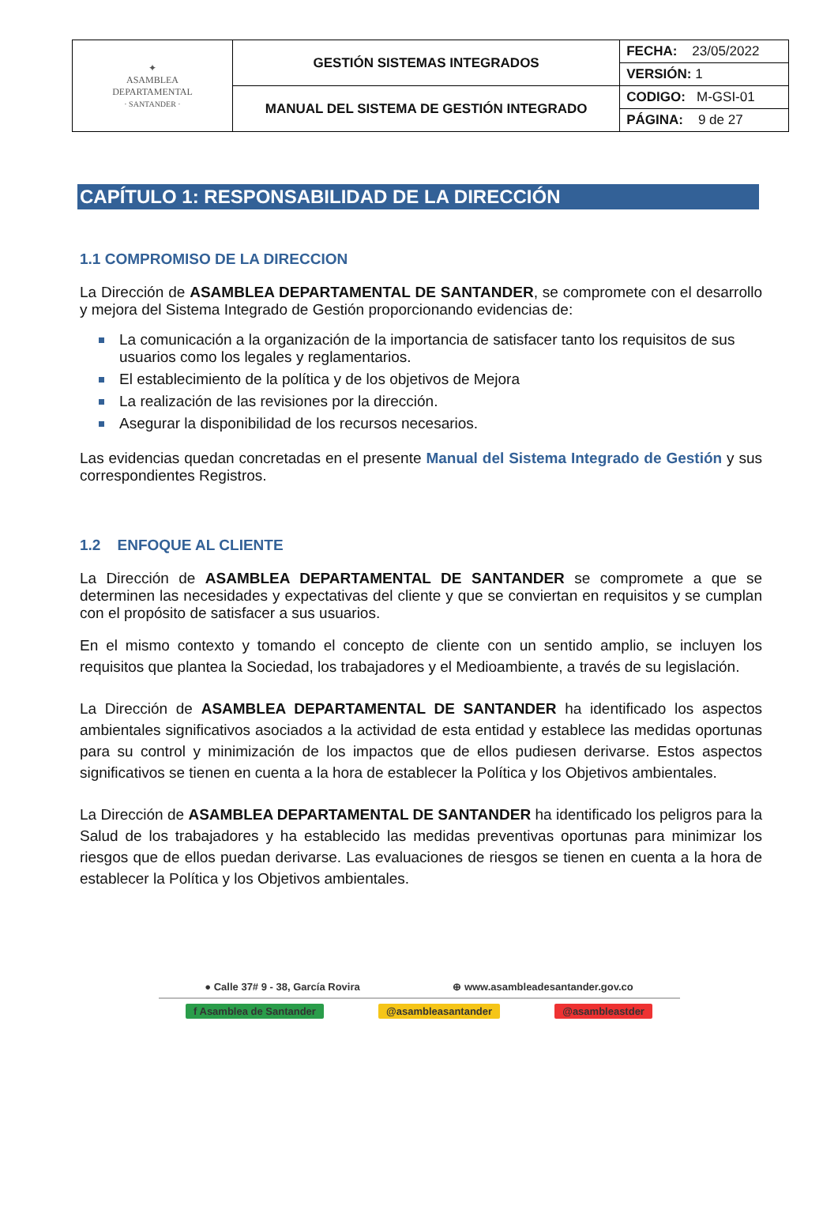| ✦ ASAMBLEA DEPARTAMENTAL · SANTANDER · | GESTIÓN SISTEMAS INTEGRADOS | FECHA: 23/05/2022 |
| | | VERSIÓN: 1 |
| | MANUAL DEL SISTEMA DE GESTIÓN INTEGRADO | CODIGO: M-GSI-01 |
| | | PÁGINA: 9 de 27 |
CAPÍTULO 1: RESPONSABILIDAD DE LA DIRECCIÓN
1.1 COMPROMISO DE LA DIRECCION
La Dirección de ASAMBLEA DEPARTAMENTAL DE SANTANDER, se compromete con el desarrollo y mejora del Sistema Integrado de Gestión proporcionando evidencias de:
La comunicación a la organización de la importancia de satisfacer tanto los requisitos de sus usuarios como los legales y reglamentarios.
El establecimiento de la política y de los objetivos de Mejora
La realización de las revisiones por la dirección.
Asegurar la disponibilidad de los recursos necesarios.
Las evidencias quedan concretadas en el presente Manual del Sistema Integrado de Gestión y sus correspondientes Registros.
1.2 ENFOQUE AL CLIENTE
La Dirección de ASAMBLEA DEPARTAMENTAL DE SANTANDER se compromete a que se determinen las necesidades y expectativas del cliente y que se conviertan en requisitos y se cumplan con el propósito de satisfacer a sus usuarios.
En el mismo contexto y tomando el concepto de cliente con un sentido amplio, se incluyen los requisitos que plantea la Sociedad, los trabajadores y el Medioambiente, a través de su legislación.
La Dirección de ASAMBLEA DEPARTAMENTAL DE SANTANDER ha identificado los aspectos ambientales significativos asociados a la actividad de esta entidad y establece las medidas oportunas para su control y minimización de los impactos que de ellos pudiesen derivarse. Estos aspectos significativos se tienen en cuenta a la hora de establecer la Política y los Objetivos ambientales.
La Dirección de ASAMBLEA DEPARTAMENTAL DE SANTANDER ha identificado los peligros para la Salud de los trabajadores y ha establecido las medidas preventivas oportunas para minimizar los riesgos que de ellos puedan derivarse. Las evaluaciones de riesgos se tienen en cuenta a la hora de establecer la Política y los Objetivos ambientales.
● Calle 37# 9 - 38, García Rovira ⊕ www.asambleadesantander.gov.co
f Asamblea de Santander @asambleasantander @asambleastder